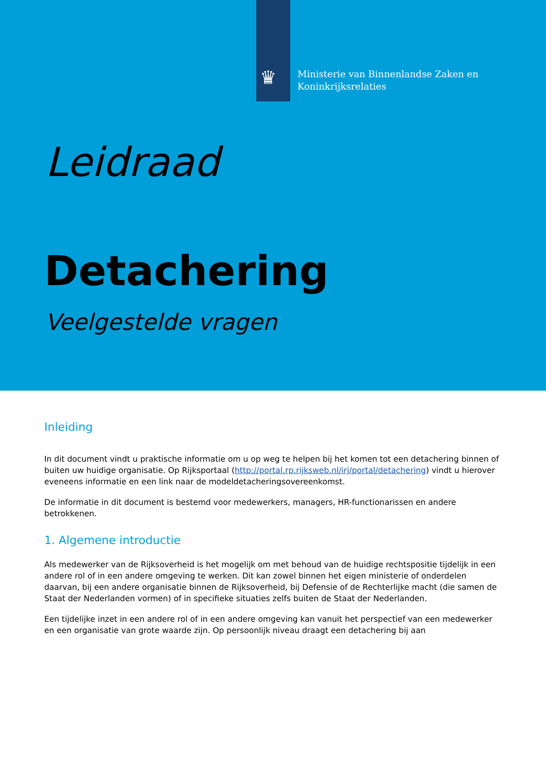♛
Ministerie van Binnenlandse Zaken en
Koninkrijksrelaties
Leidraad
Detachering
Veelgestelde vragen
Inleiding
In dit document vindt u praktische informatie om u op weg te helpen bij het komen tot een detachering binnen of buiten uw huidige organisatie. Op Rijksportaal (http://portal.rp.rijksweb.nl/irj/portal/detachering) vindt u hierover eveneens informatie en een link naar de modeldetacheringsovereenkomst.
De informatie in dit document is bestemd voor medewerkers, managers, HR-functionarissen en andere betrokkenen.
1. Algemene introductie
Als medewerker van de Rijksoverheid is het mogelijk om met behoud van de huidige rechtspositie tijdelijk in een andere rol of in een andere omgeving te werken. Dit kan zowel binnen het eigen ministerie of onderdelen daarvan, bij een andere organisatie binnen de Rijksoverheid, bij Defensie of de Rechterlijke macht (die samen de Staat der Nederlanden vormen) of in specifieke situaties zelfs buiten de Staat der Nederlanden.
Een tijdelijke inzet in een andere rol of in een andere omgeving kan vanuit het perspectief van een medewerker en een organisatie van grote waarde zijn. Op persoonlijk niveau draagt een detachering bij aan